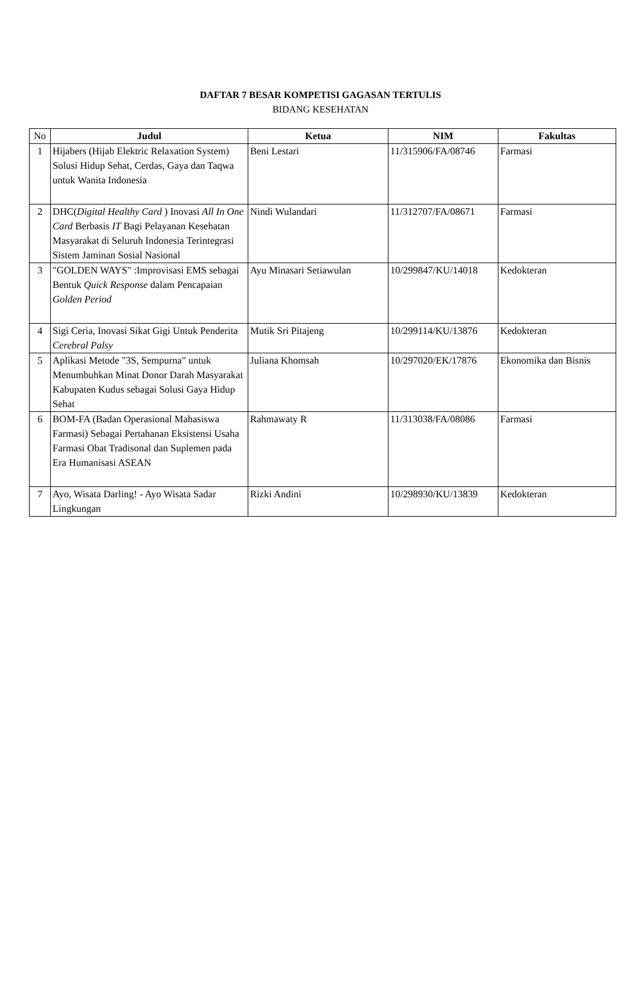DAFTAR 7 BESAR KOMPETISI GAGASAN TERTULIS
BIDANG KESEHATAN
| No | Judul | Ketua | NIM | Fakultas |
| --- | --- | --- | --- | --- |
| 1 | Hijabers (Hijab Elektric Relaxation System) Solusi Hidup Sehat, Cerdas, Gaya dan Taqwa untuk Wanita Indonesia | Beni Lestari | 11/315906/FA/08746 | Farmasi |
| 2 | DHC( Digital Healthy Card ) Inovasi All In One Card Berbasis IT Bagi Pelayanan Kesehatan Masyarakat di Seluruh Indonesia Terintegrasi Sistem Jaminan Sosial Nasional | Nindi Wulandari | 11/312707/FA/08671 | Farmasi |
| 3 | "GOLDEN WAYS" :Improvisasi EMS sebagai Bentuk Quick Response dalam Pencapaian Golden Period | Ayu Minasari Setiawulan | 10/299847/KU/14018 | Kedokteran |
| 4 | Sigi Ceria, Inovasi Sikat Gigi Untuk Penderita Cerebral Palsy | Mutik Sri Pitajeng | 10/299114/KU/13876 | Kedokteran |
| 5 | Aplikasi Metode "3S, Sempurna" untuk Menumbuhkan Minat Donor Darah Masyarakat Kabupaten Kudus sebagai Solusi Gaya Hidup Sehat | Juliana Khomsah | 10/297020/EK/17876 | Ekonomika dan Bisnis |
| 6 | BOM-FA (Badan Operasional Mahasiswa Farmasi) Sebagai Pertahanan Eksistensi Usaha Farmasi Obat Tradisonal dan Suplemen pada Era Humanisasi ASEAN | Rahmawaty R | 11/313038/FA/08086 | Farmasi |
| 7 | Ayo, Wisata Darling! - Ayo Wisata Sadar Lingkungan | Rizki Andini | 10/298930/KU/13839 | Kedokteran |